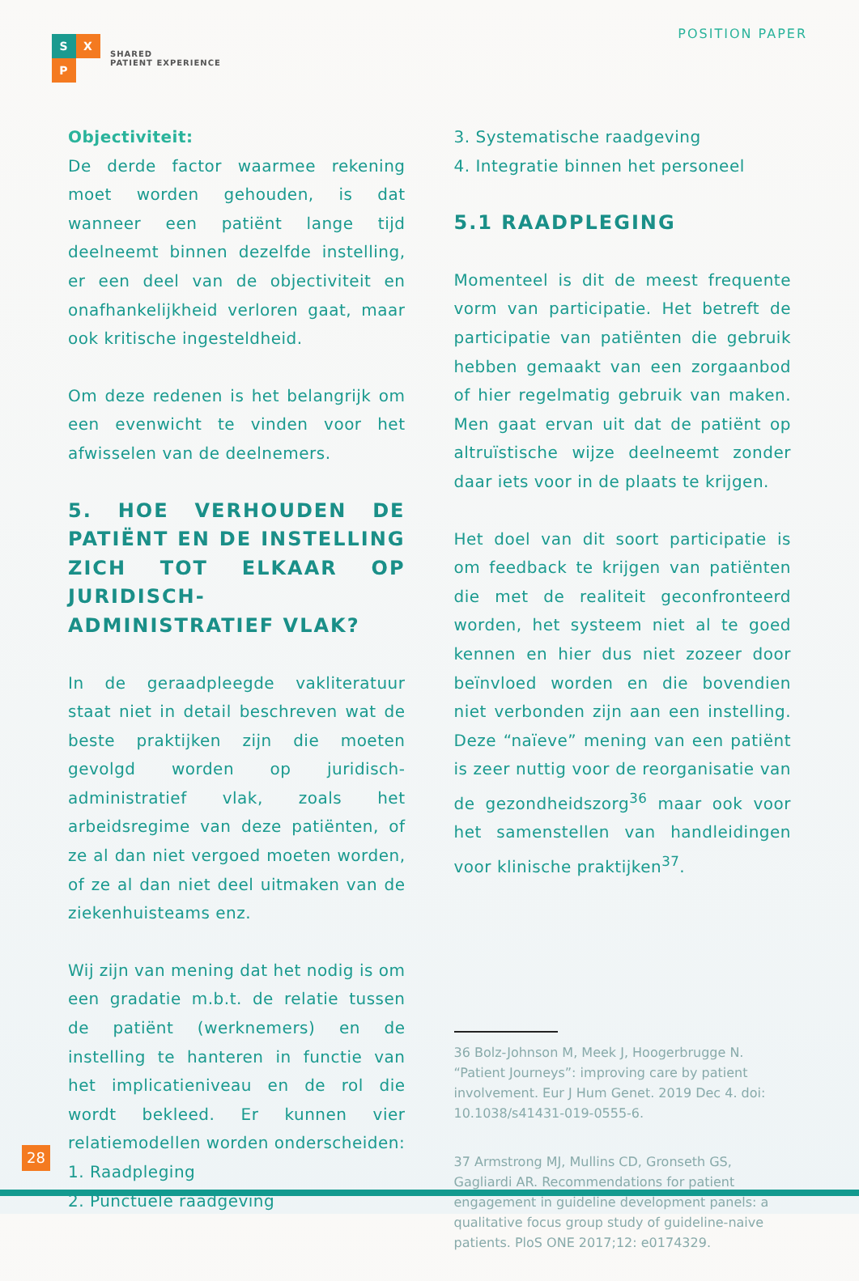S
X
P
SHARED
PATIENT EXPERIENCE
POSITION PAPER
Objectiviteit:
De derde factor waarmee rekening moet worden gehouden, is dat wanneer een patiënt lange tijd deelneemt binnen dezelfde instelling, er een deel van de objectiviteit en onafhankelijkheid verloren gaat, maar ook kritische ingesteldheid.
Om deze redenen is het belangrijk om een evenwicht te vinden voor het afwisselen van de deelnemers.
5. HOE VERHOUDEN DE PATIËNT EN DE INSTELLING ZICH TOT ELKAAR OP JURIDISCH-ADMINISTRATIEF VLAK?
In de geraadpleegde vakliteratuur staat niet in detail beschreven wat de beste praktijken zijn die moeten gevolgd worden op juridisch-administratief vlak, zoals het arbeidsregime van deze patiënten, of ze al dan niet vergoed moeten worden, of ze al dan niet deel uitmaken van de ziekenhuisteams enz.
Wij zijn van mening dat het nodig is om een gradatie m.b.t. de relatie tussen de patiënt (werknemers) en de instelling te hanteren in functie van het implicatieniveau en de rol die wordt bekleed. Er kunnen vier relatiemodellen worden onderscheiden:
1. Raadpleging
2. Punctuele raadgeving
3. Systematische raadgeving
4. Integratie binnen het personeel
5.1 RAADPLEGING
Momenteel is dit de meest frequente vorm van participatie. Het betreft de participatie van patiënten die gebruik hebben gemaakt van een zorgaanbod of hier regelmatig gebruik van maken. Men gaat ervan uit dat de patiënt op altruïstische wijze deelneemt zonder daar iets voor in de plaats te krijgen.
Het doel van dit soort participatie is om feedback te krijgen van patiënten die met de realiteit geconfronteerd worden, het systeem niet al te goed kennen en hier dus niet zozeer door beïnvloed worden en die bovendien niet verbonden zijn aan een instelling. Deze “naïeve” mening van een patiënt is zeer nuttig voor de reorganisatie van de gezondheidszorg<sup>36</sup> maar ook voor het samenstellen van handleidingen voor klinische praktijken<sup>37</sup>.
36 Bolz-Johnson M, Meek J, Hoogerbrugge N. “Patient Journeys”: improving care by patient involvement. Eur J Hum Genet. 2019 Dec 4. doi: 10.1038/s41431-019-0555-6.
37 Armstrong MJ, Mullins CD, Gronseth GS, Gagliardi AR. Recommendations for patient engagement in guideline development panels: a qualitative focus group study of guideline-naive patients. PloS ONE 2017;12: e0174329.
28